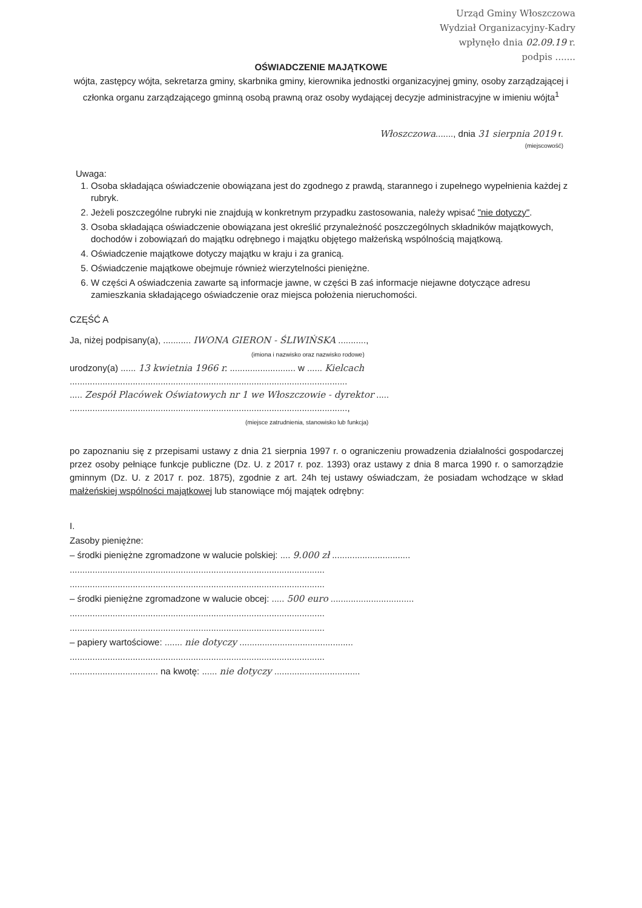Urząd Gminy Włoszczowa
Wydział Organizacyjny-Kadry
wpłynęło dnia 02.09.19 r.
podpis .......
OŚWIADCZENIE MAJĄTKOWE
wójta, zastępcy wójta, sekretarza gminy, skarbnika gminy, kierownika jednostki organizacyjnej gminy, osoby zarządzającej i członka organu zarządzającego gminną osobą prawną oraz osoby wydającej decyzje administracyjne w imieniu wójta<sup>1</sup>
Włoszczowa......., dnia 31 sierpnia 2019 r.
(miejscowość)
Uwaga:
1. Osoba składająca oświadczenie obowiązana jest do zgodnego z prawdą, starannego i zupełnego wypełnienia każdej z rubryk.
2. Jeżeli poszczególne rubryki nie znajdują w konkretnym przypadku zastosowania, należy wpisać "nie dotyczy".
3. Osoba składająca oświadczenie obowiązana jest określić przynależność poszczególnych składników majątkowych, dochodów i zobowiązań do majątku odrębnego i majątku objętego małżeńską wspólnością majątkową.
4. Oświadczenie majątkowe dotyczy majątku w kraju i za granicą.
5. Oświadczenie majątkowe obejmuje również wierzytelności pieniężne.
6. W części A oświadczenia zawarte są informacje jawne, w części B zaś informacje niejawne dotyczące adresu zamieszkania składającego oświadczenie oraz miejsca położenia nieruchomości.
CZĘŚĆ A
Ja, niżej podpisany(a), ........... IWONA GIERON - ŚLIWIŃSKA ...........,
(imiona i nazwisko oraz nazwisko rodowe)
urodzony(a) ...... 13 kwietnia 1966 r. .......................... w ...... Kielcach
..............................................................................................................
..... Zespół Placówek Oświatowych nr 1 we Włoszczowie - dyrektor .....
..............................................................................................................,
(miejsce zatrudnienia, stanowisko lub funkcja)
po zapoznaniu się z przepisami ustawy z dnia 21 sierpnia 1997 r. o ograniczeniu prowadzenia działalności gospodarczej przez osoby pełniące funkcje publiczne (Dz. U. z 2017 r. poz. 1393) oraz ustawy z dnia 8 marca 1990 r. o samorządzie gminnym (Dz. U. z 2017 r. poz. 1875), zgodnie z art. 24h tej ustawy oświadczam, że posiadam wchodzące w skład małżeńskiej wspólności majątkowej lub stanowiące mój majątek odrębny:
I.
Zasoby pieniężne:
– środki pieniężne zgromadzone w walucie polskiej: .... 9.000 zł ...............................
.....................................................................................................
.....................................................................................................
– środki pieniężne zgromadzone w walucie obcej: ..... 500 euro .................................
.....................................................................................................
.....................................................................................................
– papiery wartościowe: ....... nie dotyczy .............................................
.....................................................................................................
................................... na kwotę: ...... nie dotyczy ..................................